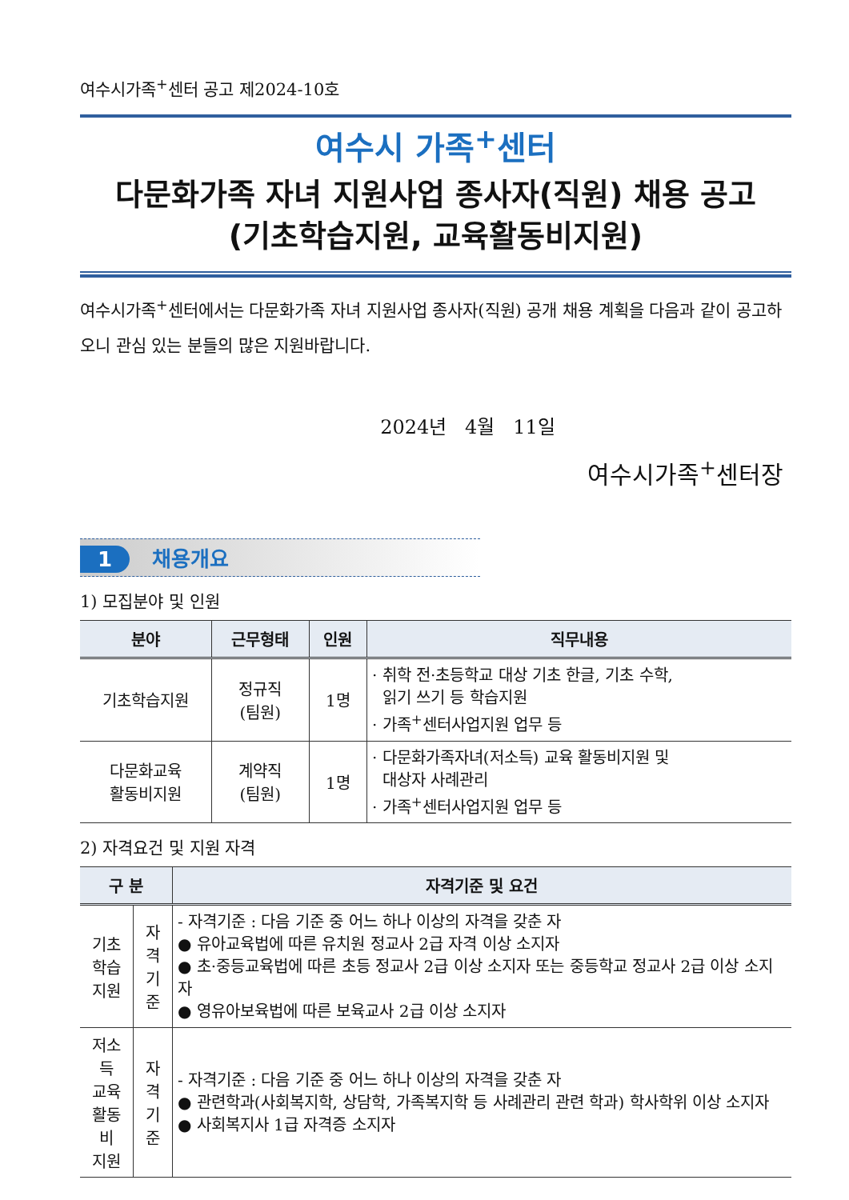여수시가족<sup>+</sup>센터 공고 제2024-10호
여수시 가족<sup>+</sup>센터
다문화가족 자녀 지원사업 종사자(직원) 채용 공고
(기초학습지원, 교육활동비지원)
여수시가족<sup>+</sup>센터에서는 다문화가족 자녀 지원사업 종사자(직원) 공개 채용 계획을 다음과 같이 공고하오니 관심 있는 분들의 많은 지원바랍니다.
2024년 4월 11일
여수시가족<sup>+</sup>센터장
1 채용개요
1) 모집분야 및 인원
| 분야 | 근무형태 | 인원 | 직무내용 |
| --- | --- | --- | --- |
| 기초학습지원 | 정규직 (팀원) | 1명 | · 취학 전·초등학교 대상 기초 한글, 기초 수학, 읽기 쓰기 등 학습지원 · 가족<sup>+</sup>센터사업지원 업무 등 |
| 다문화교육 활동비지원 | 계약직 (팀원) | 1명 | · 다문화가족자녀(저소득) 교육 활동비지원 및 대상자 사례관리 · 가족<sup>+</sup>센터사업지원 업무 등 |
2) 자격요건 및 지원 자격
| 구 분 | | 자격기준 및 요건 |
| --- | --- | --- |
| 기초 학습 지원 | 자격 기준 | - 자격기준 : 다음 기준 중 어느 하나 이상의 자격을 갖춘 자 ● 유아교육법에 따른 유치원 정교사 2급 자격 이상 소지자 ● 초·중등교육법에 따른 초등 정교사 2급 이상 소지자 또는 중등학교 정교사 2급 이상 소지자 ● 영유아보육법에 따른 보육교사 2급 이상 소지자 |
| 저소득 교육 활동비 지원 | 자격 기준 | - 자격기준 : 다음 기준 중 어느 하나 이상의 자격을 갖춘 자 ● 관련학과(사회복지학, 상담학, 가족복지학 등 사례관리 관련 학과) 학사학위 이상 소지자 ● 사회복지사 1급 자격증 소지자 |